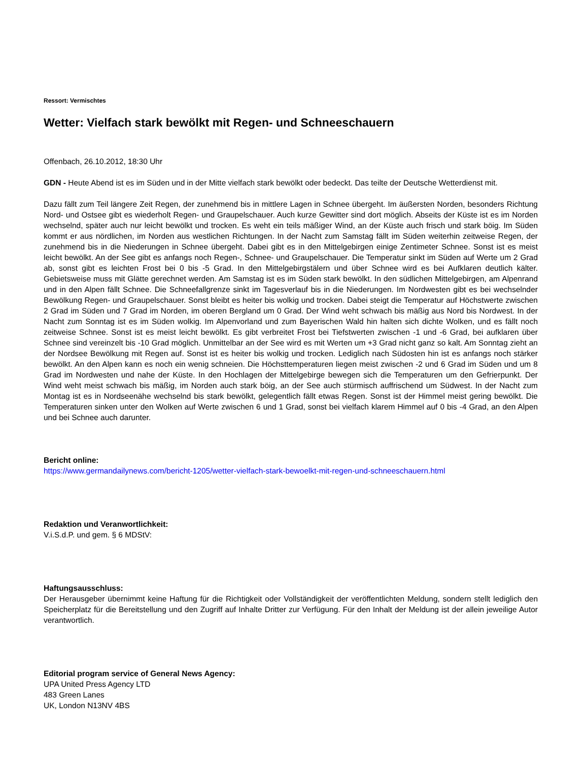Ressort: Vermischtes
Wetter: Vielfach stark bewölkt mit Regen- und Schneeschauern
Offenbach, 26.10.2012, 18:30 Uhr
GDN - Heute Abend ist es im Süden und in der Mitte vielfach stark bewölkt oder bedeckt. Das teilte der Deutsche Wetterdienst mit.
Dazu fällt zum Teil längere Zeit Regen, der zunehmend bis in mittlere Lagen in Schnee übergeht. Im äußersten Norden, besonders Richtung Nord- und Ostsee gibt es wiederholt Regen- und Graupelschauer. Auch kurze Gewitter sind dort möglich. Abseits der Küste ist es im Norden wechselnd, später auch nur leicht bewölkt und trocken. Es weht ein teils mäßiger Wind, an der Küste auch frisch und stark böig. Im Süden kommt er aus nördlichen, im Norden aus westlichen Richtungen. In der Nacht zum Samstag fällt im Süden weiterhin zeitweise Regen, der zunehmend bis in die Niederungen in Schnee übergeht. Dabei gibt es in den Mittelgebirgen einige Zentimeter Schnee. Sonst ist es meist leicht bewölkt. An der See gibt es anfangs noch Regen-, Schnee- und Graupelschauer. Die Temperatur sinkt im Süden auf Werte um 2 Grad ab, sonst gibt es leichten Frost bei 0 bis -5 Grad. In den Mittelgebirgstälern und über Schnee wird es bei Aufklaren deutlich kälter. Gebietsweise muss mit Glätte gerechnet werden. Am Samstag ist es im Süden stark bewölkt. In den südlichen Mittelgebirgen, am Alpenrand und in den Alpen fällt Schnee. Die Schneefallgrenze sinkt im Tagesverlauf bis in die Niederungen. Im Nordwesten gibt es bei wechselnder Bewölkung Regen- und Graupelschauer. Sonst bleibt es heiter bis wolkig und trocken. Dabei steigt die Temperatur auf Höchstwerte zwischen 2 Grad im Süden und 7 Grad im Norden, im oberen Bergland um 0 Grad. Der Wind weht schwach bis mäßig aus Nord bis Nordwest. In der Nacht zum Sonntag ist es im Süden wolkig. Im Alpenvorland und zum Bayerischen Wald hin halten sich dichte Wolken, und es fällt noch zeitweise Schnee. Sonst ist es meist leicht bewölkt. Es gibt verbreitet Frost bei Tiefstwerten zwischen -1 und -6 Grad, bei aufklaren über Schnee sind vereinzelt bis -10 Grad möglich. Unmittelbar an der See wird es mit Werten um +3 Grad nicht ganz so kalt. Am Sonntag zieht an der Nordsee Bewölkung mit Regen auf. Sonst ist es heiter bis wolkig und trocken. Lediglich nach Südosten hin ist es anfangs noch stärker bewölkt. An den Alpen kann es noch ein wenig schneien. Die Höchsttemperaturen liegen meist zwischen -2 und 6 Grad im Süden und um 8 Grad im Nordwesten und nahe der Küste. In den Hochlagen der Mittelgebirge bewegen sich die Temperaturen um den Gefrierpunkt. Der Wind weht meist schwach bis mäßig, im Norden auch stark böig, an der See auch stürmisch auffrischend um Südwest. In der Nacht zum Montag ist es in Nordseenähe wechselnd bis stark bewölkt, gelegentlich fällt etwas Regen. Sonst ist der Himmel meist gering bewölkt. Die Temperaturen sinken unter den Wolken auf Werte zwischen 6 und 1 Grad, sonst bei vielfach klarem Himmel auf 0 bis -4 Grad, an den Alpen und bei Schnee auch darunter.
Bericht online:
https://www.germandailynews.com/bericht-1205/wetter-vielfach-stark-bewoelkt-mit-regen-und-schneeschauern.html
Redaktion und Veranwortlichkeit:
V.i.S.d.P. und gem. § 6 MDStV:
Haftungsausschluss:
Der Herausgeber übernimmt keine Haftung für die Richtigkeit oder Vollständigkeit der veröffentlichten Meldung, sondern stellt lediglich den Speicherplatz für die Bereitstellung und den Zugriff auf Inhalte Dritter zur Verfügung. Für den Inhalt der Meldung ist der allein jeweilige Autor verantwortlich.
Editorial program service of General News Agency:
UPA United Press Agency LTD
483 Green Lanes
UK, London N13NV 4BS